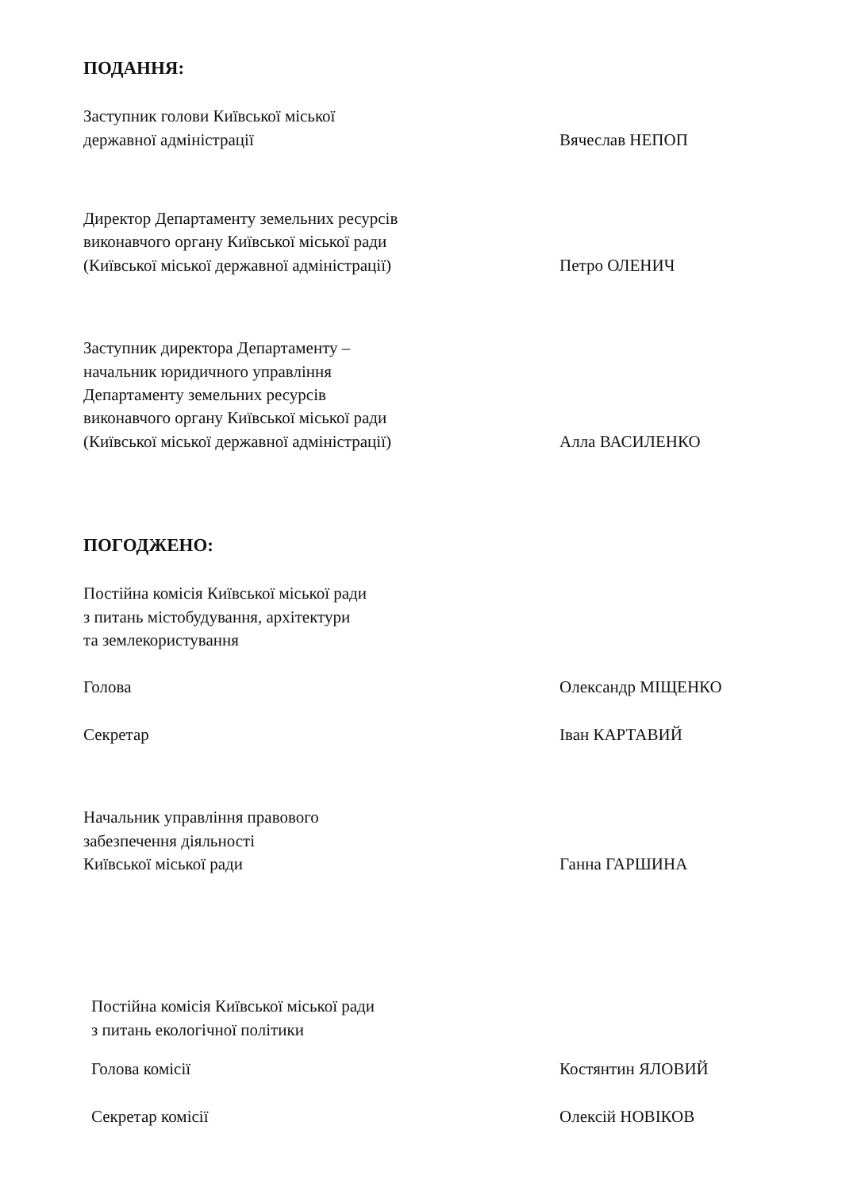ПОДАННЯ:
Заступник голови Київської міської
державної адміністрації
Вячеслав НЕПОП
Директор Департаменту земельних ресурсів
виконавчого органу Київської міської ради
(Київської міської державної адміністрації)
Петро ОЛЕНИЧ
Заступник директора Департаменту –
начальник юридичного управління
Департаменту земельних ресурсів
виконавчого органу Київської міської ради
(Київської міської державної адміністрації)
Алла ВАСИЛЕНКО
ПОГОДЖЕНО:
Постійна комісія Київської міської ради
з питань містобудування, архітектури
та землекористування
Голова
Олександр МІЩЕНКО
Секретар
Іван КАРТАВИЙ
Начальник управління правового
забезпечення діяльності
Київської міської ради
Ганна ГАРШИНА
Постійна комісія Київської міської ради
з питань екологічної політики
Голова комісії
Костянтин ЯЛОВИЙ
Секретар комісії
Олексій НОВІКОВ